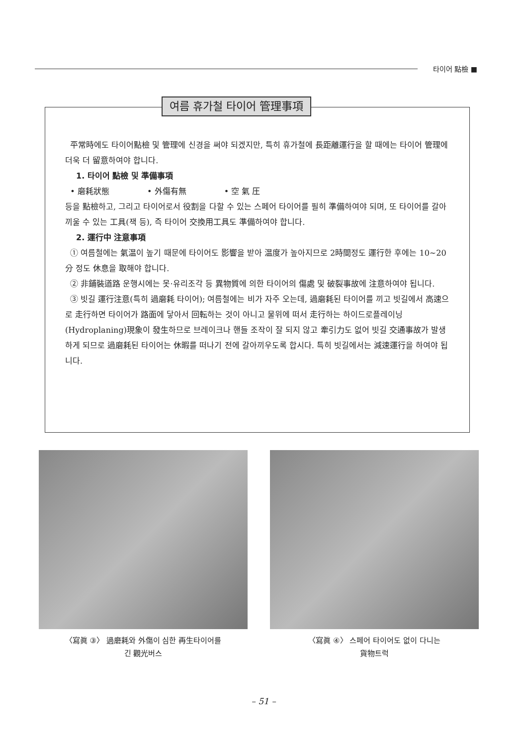타이어 點檢 ■
여름 휴가철 타이어 管理事項
平常時에도 타이어點檢 및 管理에 신경을 써야 되겠지만, 특히 휴가철에 長距離運行을 할 때에는 타이어 管理에 더욱 더 留意하여야 합니다.
1. 타이어 點檢 및 準備事項
• 磨耗狀態 • 外傷有無 • 空 氣 圧
등을 點檢하고, 그리고 타이어로서 役割을 다할 수 있는 스페어 타이어를 필히 準備하여야 되며, 또 타이어를 갈아끼울 수 있는 工具(잭 등), 즉 타이어 交換用工具도 準備하여야 합니다.
2. 運行中 注意事項
① 여름철에는 氣温이 높기 때문에 타이어도 影響을 받아 温度가 높아지므로 2時間정도 運行한 후에는 10~20分 정도 休息을 取해야 합니다.
② 非鋪裝道路 운행시에는 못·유리조각 등 異物質에 의한 타이어의 傷處 및 破裂事故에 注意하여야 됩니다.
③ 빗길 運行注意(특히 過磨耗 타이어); 여름철에는 비가 자주 오는데, 過磨耗된 타이어를 끼고 빗길에서 高速으로 走行하면 타이어가 路面에 닿아서 回転하는 것이 아니고 물위에 떠서 走行하는 하이드로플레이닝(Hydroplaning)現象이 發生하므로 브레이크나 핸들 조작이 잘 되지 않고 牽引力도 없어 빗길 交通事故가 발생하게 되므로 過磨耗된 타이어는 休暇를 떠나기 전에 갈아끼우도록 합시다. 특히 빗길에서는 減速運行을 하여야 됩니다.
〈寫眞 ③〉 過磨耗와 外傷이 심한 再生타이어를
긴 觀光버스
〈寫眞 ④〉 스페어 타이어도 없이 다니는
貨物트럭
– 51 –